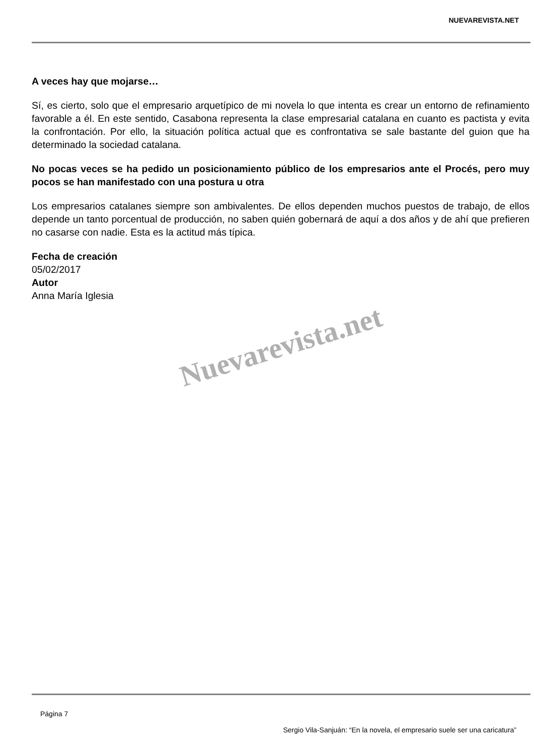NUEVAREVISTA.NET
A veces hay que mojarse…
Sí, es cierto, solo que el empresario arquetípico de mi novela lo que intenta es crear un entorno de refinamiento favorable a él. En este sentido, Casabona representa la clase empresarial catalana en cuanto es pactista y evita la confrontación. Por ello, la situación política actual que es confrontativa se sale bastante del guion que ha determinado la sociedad catalana.
No pocas veces se ha pedido un posicionamiento público de los empresarios ante el Procés, pero muy pocos se han manifestado con una postura u otra
Los empresarios catalanes siempre son ambivalentes. De ellos dependen muchos puestos de trabajo, de ellos depende un tanto porcentual de producción, no saben quién gobernará de aquí a dos años y de ahí que prefieren no casarse con nadie. Esta es la actitud más típica.
Fecha de creación
05/02/2017
Autor
Anna María Iglesia
Nuevarevista.net
Página 7
Sergio Vila-Sanjuán: “En la novela, el empresario suele ser una caricatura”